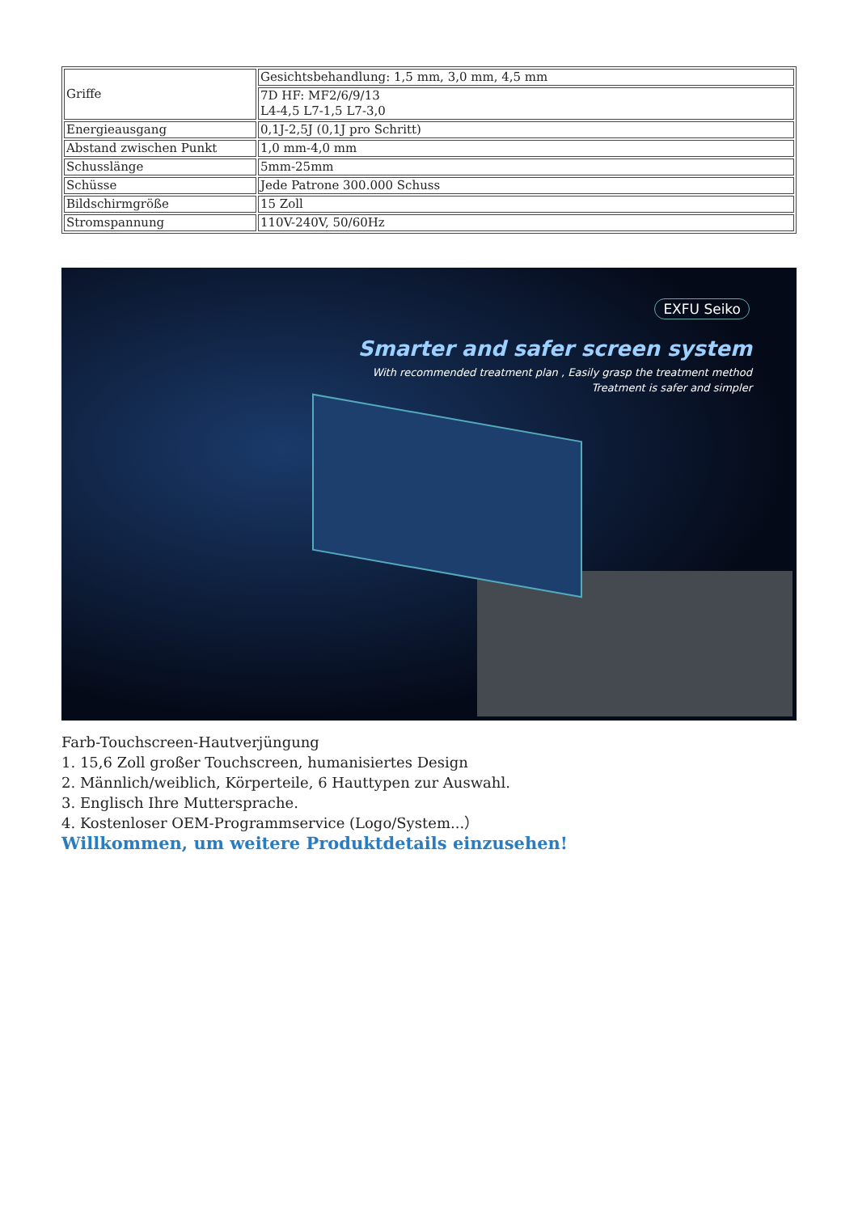| Griffe | Gesichtsbehandlung: 1,5 mm, 3,0 mm, 4,5 mm |
| | 7D HF: MF2/6/9/13 L4-4,5 L7-1,5 L7-3,0 |
| Energieausgang | 0,1J-2,5J (0,1J pro Schritt) |
| Abstand zwischen Punkt | 1,0 mm-4,0 mm |
| Schusslänge | 5mm-25mm |
| Schüsse | Jede Patrone 300.000 Schuss |
| Bildschirmgröße | 15 Zoll |
| Stromspannung | 110V-240V, 50/60Hz |
EXFU Seiko
Smarter and safer screen system
With recommended treatment plan , Easily grasp the treatment method
Treatment is safer and simpler
Farb-Touchscreen-Hautverjüngung
1. 15,6 Zoll großer Touchscreen, humanisiertes Design
2. Männlich/weiblich, Körperteile, 6 Hauttypen zur Auswahl.
3. Englisch Ihre Muttersprache.
4. Kostenloser OEM-Programmservice (Logo/System...）
Willkommen, um weitere Produktdetails einzusehen!